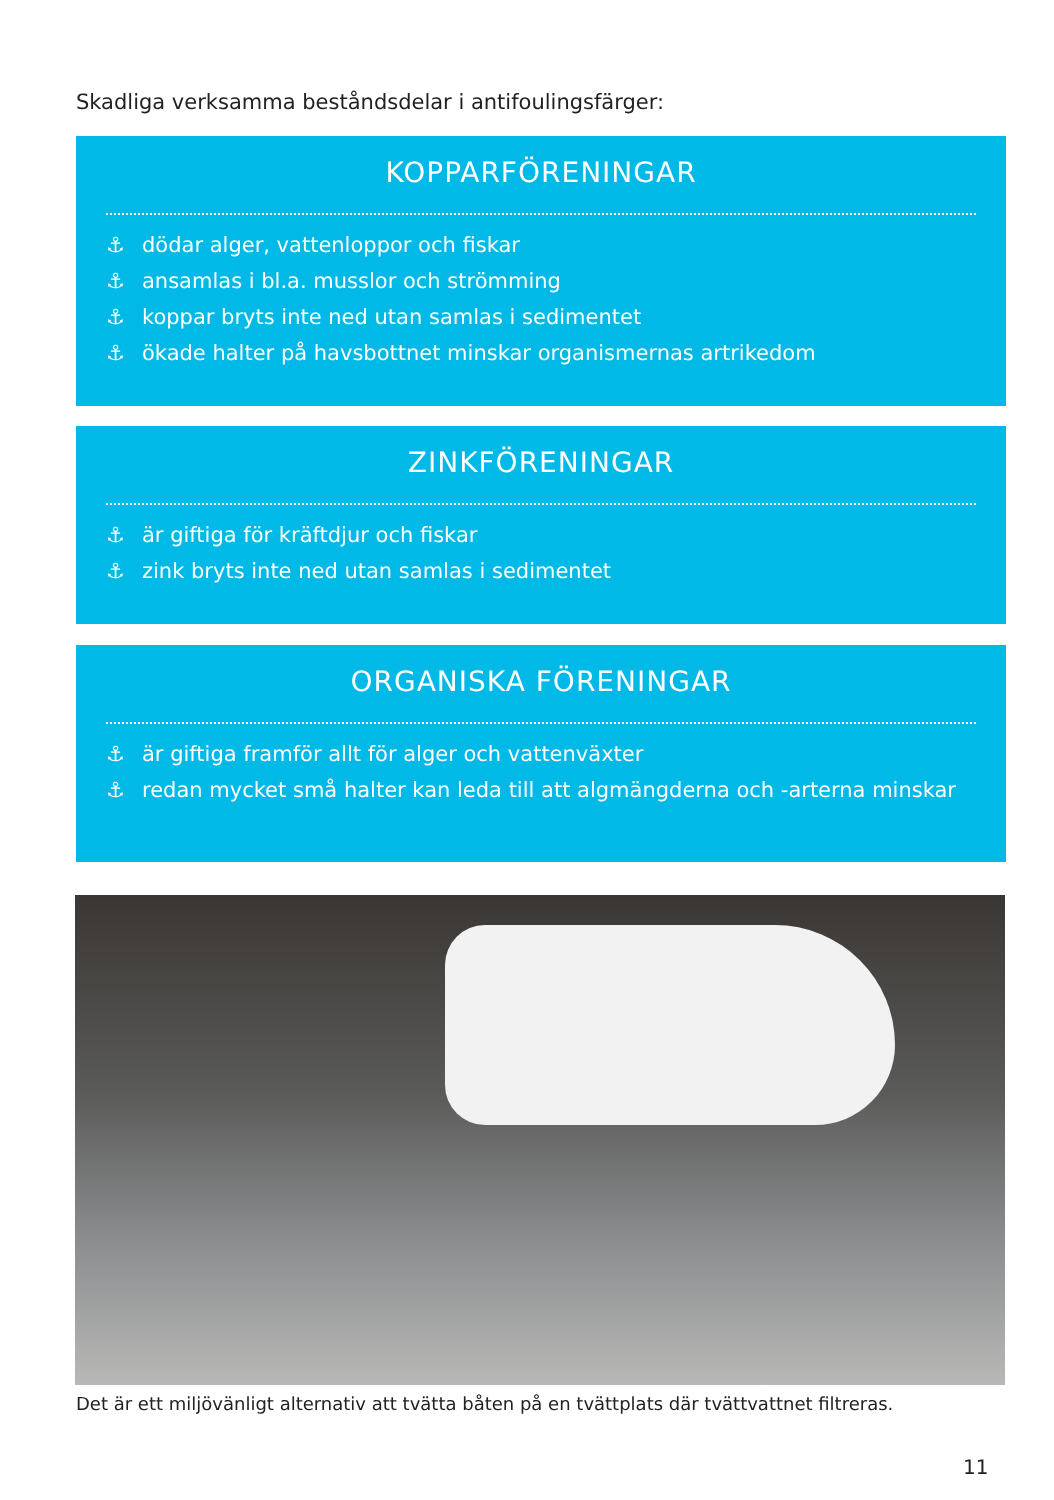Skadliga verksamma beståndsdelar i antifoulingsfärger:
KOPPARFÖRENINGAR
⚓ dödar alger, vattenloppor och fiskar
⚓ ansamlas i bl.a. musslor och strömming
⚓ koppar bryts inte ned utan samlas i sedimentet
⚓ ökade halter på havsbottnet minskar organismernas artrikedom
ZINKFÖRENINGAR
⚓ är giftiga för kräftdjur och fiskar
⚓ zink bryts inte ned utan samlas i sedimentet
ORGANISKA FÖRENINGAR
⚓ är giftiga framför allt för alger och vattenväxter
⚓ redan mycket små halter kan leda till att algmängderna och -arterna minskar
Det är ett miljövänligt alternativ att tvätta båten på en tvättplats där tvättvattnet filtreras.
11